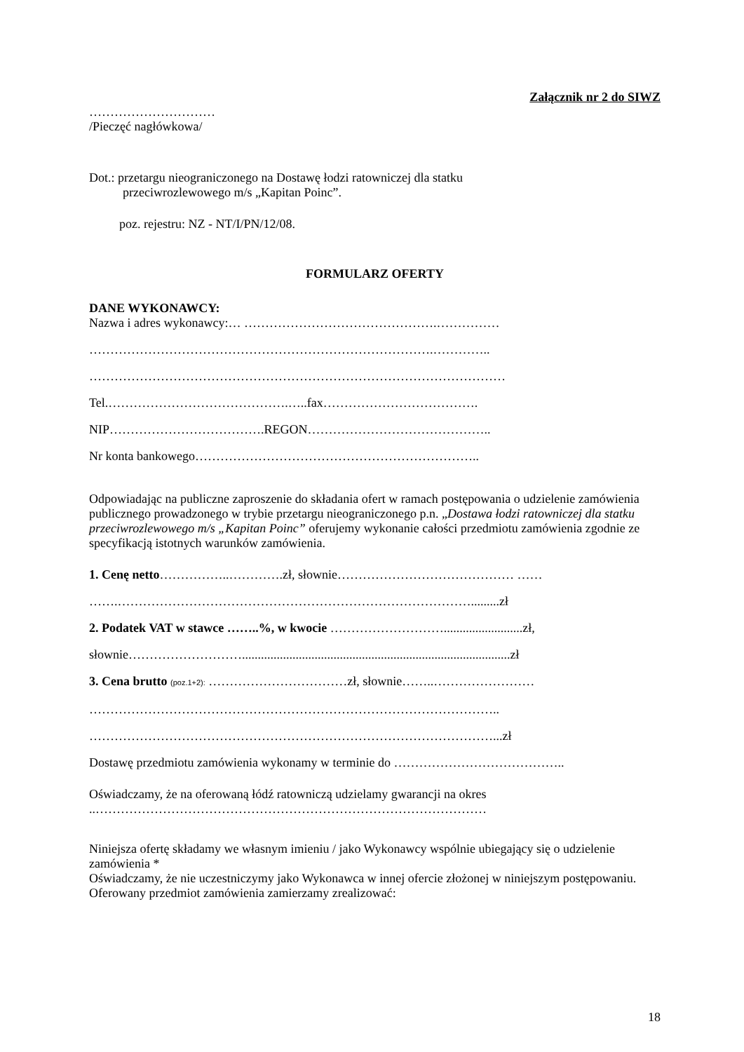Załącznik nr 2 do SIWZ
…………………………
/Pieczęć nagłówkowa/
Dot.: przetargu nieograniczonego na Dostawę łodzi ratowniczej dla statku
przeciwrozlewowego m/s „Kapitan Poinc”.
poz. rejestru: NZ - NT/I/PN/12/08.
FORMULARZ OFERTY
DANE WYKONAWCY:
Nazwa i adres wykonawcy:… ……………………………………….……………
……………………………………………………………………….…………..
………………………………………………………………………………………
Tel.…………………………………….…..fax……………………………….
NIP……………………………….REGON……………………………………..
Nr konta bankowego…………………………………………………………..
Odpowiadając na publiczne zaproszenie do składania ofert w ramach postępowania o udzielenie zamówienia publicznego prowadzonego w trybie przetargu nieograniczonego p.n. „Dostawa łodzi ratowniczej dla statku przeciwrozlewowego m/s „Kapitan Poinc” oferujemy wykonanie całości przedmiotu zamówienia zgodnie ze specyfikacją istotnych warunków zamówienia.
1. Cenę netto……………..………….zł, słownie…………………………………… ……
…….………………………………………………………………………….........zł
2. Podatek VAT w stawce ……..%, w kwocie ……………………….........................zł,
słownie……………………….....................................................................................zł
3. Cena brutto (poz.1+2): ……………………………zł, słownie……..……………………
……………………………………………………………………………………..
……………………………………………………………………………………...zł
Dostawę przedmiotu zamówienia wykonamy w terminie do …………………………………..
Oświadczamy, że na oferowaną łódź ratowniczą udzielamy gwarancji na okres
..…………………………………………………………………………………
Niniejsza ofertę składamy we własnym imieniu / jako Wykonawcy wspólnie ubiegający się o udzielenie zamówienia *
Oświadczamy, że nie uczestniczymy jako Wykonawca w innej ofercie złożonej w niniejszym postępowaniu.
Oferowany przedmiot zamówienia zamierzamy zrealizować:
18